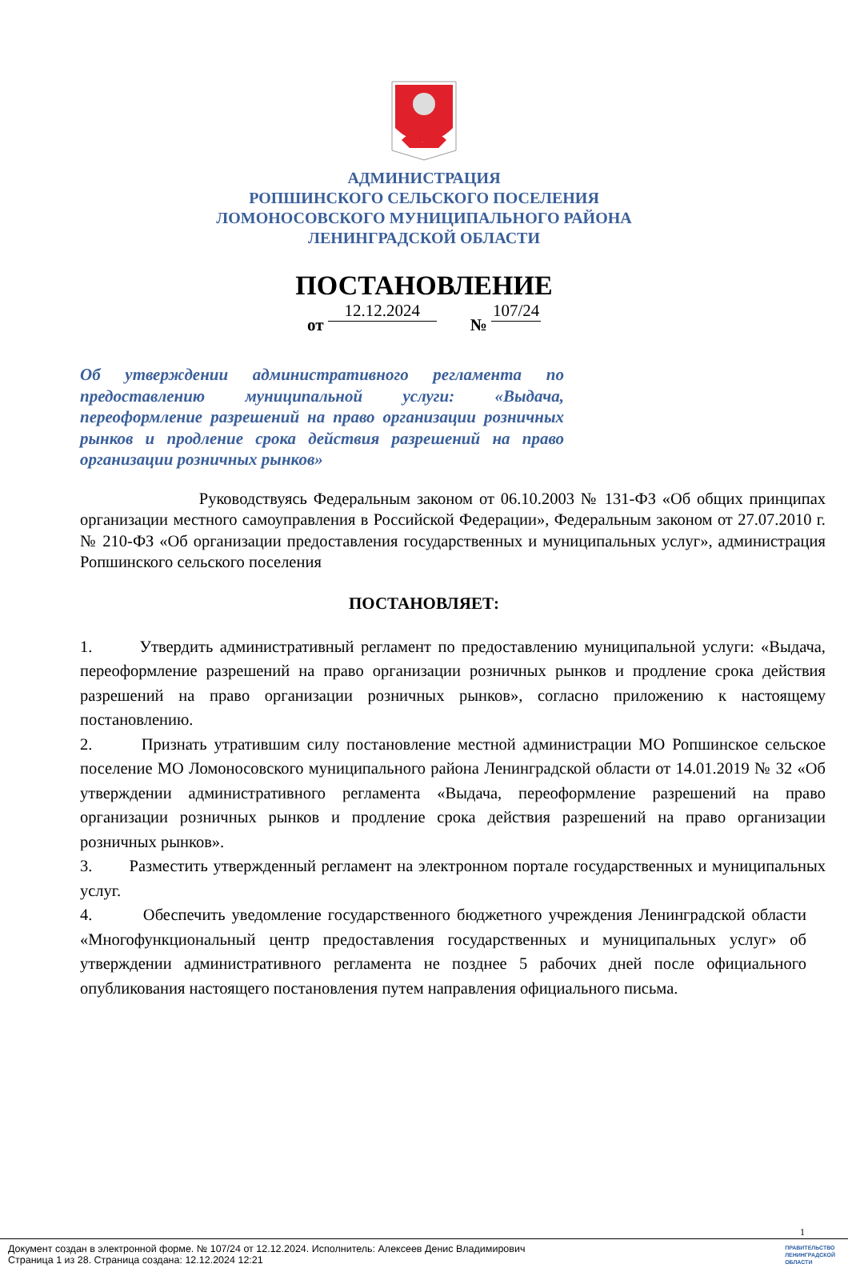АДМИНИСТРАЦИЯ
РОПШИНСКОГО СЕЛЬСКОГО ПОСЕЛЕНИЯ
ЛОМОНОСОВСКОГО МУНИЦИПАЛЬНОГО РАЙОНА
ЛЕНИНГРАДСКОЙ ОБЛАСТИ
ПОСТАНОВЛЕНИЕ
от 12.12.2024 № 107/24
Об утверждении административного регламента по предоставлению муниципальной услуги: «Выдача, переоформление разрешений на право организации розничных рынков и продление срока действия разрешений на право организации розничных рынков»
Руководствуясь Федеральным законом от 06.10.2003 № 131-ФЗ «Об общих принципах организации местного самоуправления в Российской Федерации», Федеральным законом от 27.07.2010 г. № 210-ФЗ «Об организации предоставления государственных и муниципальных услуг», администрация Ропшинского сельского поселения
ПОСТАНОВЛЯЕТ:
1. Утвердить административный регламент по предоставлению муниципальной услуги: «Выдача, переоформление разрешений на право организации розничных рынков и продление срока действия разрешений на право организации розничных рынков», согласно приложению к настоящему постановлению.
2. Признать утратившим силу постановление местной администрации МО Ропшинское сельское поселение МО Ломоносовского муниципального района Ленинградской области от 14.01.2019 № 32 «Об утверждении административного регламента «Выдача, переоформление разрешений на право организации розничных рынков и продление срока действия разрешений на право организации розничных рынков».
3. Разместить утвержденный регламент на электронном портале государственных и муниципальных услуг.
4. Обеспечить уведомление государственного бюджетного учреждения Ленинградской области «Многофункциональный центр предоставления государственных и муниципальных услуг» об утверждении административного регламента не позднее 5 рабочих дней после официального опубликования настоящего постановления путем направления официального письма.
1
Документ создан в электронной форме. № 107/24 от 12.12.2024. Исполнитель: Алексеев Денис Владимирович
Страница 1 из 28. Страница создана: 12.12.2024 12:21
ПРАВИТЕЛЬСТВО
ЛЕНИНГРАДСКОЙ
ОБЛАСТИ